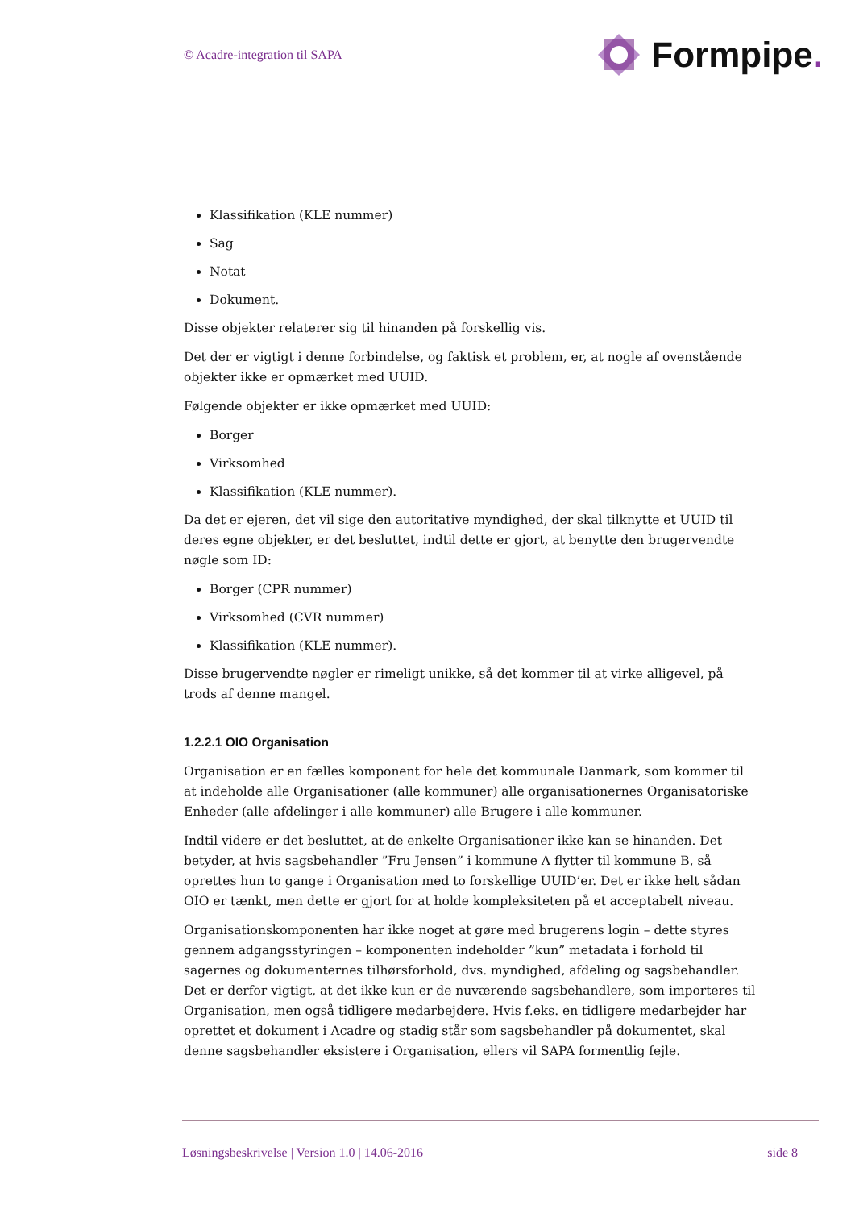© Acadre-integration til SAPA
Formpipe.
Klassifikation (KLE nummer)
Sag
Notat
Dokument.
Disse objekter relaterer sig til hinanden på forskellig vis.
Det der er vigtigt i denne forbindelse, og faktisk et problem, er, at nogle af ovenstående objekter ikke er opmærket med UUID.
Følgende objekter er ikke opmærket med UUID:
Borger
Virksomhed
Klassifikation (KLE nummer).
Da det er ejeren, det vil sige den autoritative myndighed, der skal tilknytte et UUID til deres egne objekter, er det besluttet, indtil dette er gjort, at benytte den brugervendte nøgle som ID:
Borger (CPR nummer)
Virksomhed (CVR nummer)
Klassifikation (KLE nummer).
Disse brugervendte nøgler er rimeligt unikke, så det kommer til at virke alligevel, på trods af denne mangel.
1.2.2.1 OIO Organisation
Organisation er en fælles komponent for hele det kommunale Danmark, som kommer til at indeholde alle Organisationer (alle kommuner) alle organisationernes Organisatoriske Enheder (alle afdelinger i alle kommuner) alle Brugere i alle kommuner.
Indtil videre er det besluttet, at de enkelte Organisationer ikke kan se hinanden. Det betyder, at hvis sagsbehandler ”Fru Jensen” i kommune A flytter til kommune B, så oprettes hun to gange i Organisation med to forskellige UUID’er. Det er ikke helt sådan OIO er tænkt, men dette er gjort for at holde kompleksiteten på et acceptabelt niveau.
Organisationskomponenten har ikke noget at gøre med brugerens login – dette styres gennem adgangsstyringen – komponenten indeholder ”kun” metadata i forhold til sagernes og dokumenternes tilhørsforhold, dvs. myndighed, afdeling og sagsbehandler. Det er derfor vigtigt, at det ikke kun er de nuværende sagsbehandlere, som importeres til Organisation, men også tidligere medarbejdere. Hvis f.eks. en tidligere medarbejder har oprettet et dokument i Acadre og stadig står som sagsbehandler på dokumentet, skal denne sagsbehandler eksistere i Organisation, ellers vil SAPA formentlig fejle.
Løsningsbeskrivelse | Version 1.0 | 14.06-2016 side 8